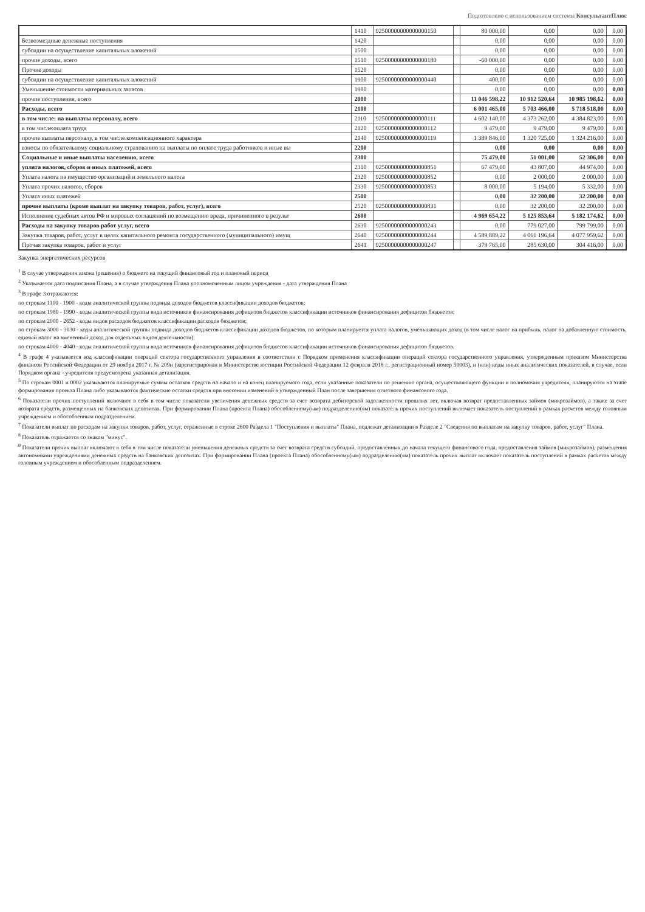Подготовлено с использованием системы КонсультантПлюс
| | 1410 | 92500000000000000150 | | 80 000,00 | 0,00 | 0,00 | 0,00 |
| Безвозмездные денежные поступления | 1420 | | | 0,00 | 0,00 | 0,00 | 0,00 |
| субсидии на осуществление капитальных вложений | 1500 | | | 0,00 | 0,00 | 0,00 | 0,00 |
| прочие доходы, всего | 1510 | 92500000000000000180 | | -60 000,00 | 0,00 | 0,00 | 0,00 |
| Прочие доходы | 1520 | | | 0,00 | 0,00 | 0,00 | 0,00 |
| субсидии на осуществление капитальных вложений | 1900 | 92500000000000000440 | | 400,00 | 0,00 | 0,00 | 0,00 |
| Уменьшение стоимости материальных запасов | 1980 | | | 0,00 | 0,00 | 0,00 | 0,00 |
| прочие поступления, всего | 2000 | | | 11 046 598,22 | 10 912 520,64 | 10 985 198,62 | 0,00 |
| Расходы, всего | 2100 | | | 6 001 465,00 | 5 703 466,00 | 5 718 518,00 | 0,00 |
| в том числе: на выплаты персоналу, всего | 2110 | 92500000000000000111 | | 4 602 140,00 | 4 373 262,00 | 4 384 823,00 | 0,00 |
| в том числе:оплата труда | 2120 | 92500000000000000112 | | 9 479,00 | 9 479,00 | 9 479,00 | 0,00 |
| прочие выплаты персоналу, в том числе компенсационного характера | 2140 | 92500000000000000119 | | 1 389 846,00 | 1 320 725,00 | 1 324 216,00 | 0,00 |
| взносы по обязательному социальному страхованию на выплаты по оплате труда работников и иные вы | 2200 | | | 0,00 | 0,00 | 0,00 | 0,00 |
| Социальные и иные выплаты населению, всего | 2300 | | | 75 479,00 | 51 001,00 | 52 306,00 | 0,00 |
| уплата налогов, сборов и иных платежей, всего | 2310 | 92500000000000000851 | | 67 479,00 | 43 807,00 | 44 974,00 | 0,00 |
| Уплата налога на имущество организаций и земельного налога | 2320 | 92500000000000000852 | | 0,00 | 2 000,00 | 2 000,00 | 0,00 |
| Уплата прочих налогов, сборов | 2330 | 92500000000000000853 | | 8 000,00 | 5 194,00 | 5 332,00 | 0,00 |
| Уплата иных платежей | 2500 | | | 0,00 | 32 200,00 | 32 200,00 | 0,00 |
| прочие выплаты (кроме выплат на закупку товаров, работ, услуг), всего | 2520 | 92500000000000000831 | | 0,00 | 32 200,00 | 32 200,00 | 0,00 |
| Исполнение судебных актов РФ и мировых соглашений по возмещению вреда, причиненного в результ | 2600 | | | 4 969 654,22 | 5 125 853,64 | 5 182 174,62 | 0,00 |
| Расходы на закупку товаров работ услуг, всего | 2630 | 92500000000000000243 | | 0,00 | 779 027,00 | 799 799,00 | 0,00 |
| Закупка товаров, работ, услуг в целях капитального ремонта государственного (муниципального) имущ | 2640 | 92500000000000000244 | | 4 589 889,22 | 4 061 196,64 | 4 077 959,62 | 0,00 |
| Прочая закупка товаров, работ и услуг | 2641 | 92500000000000000247 | | 379 765,00 | 285 630,00 | 304 416,00 | 0,00 |
Закупка энергетических ресурсов
<sup>1</sup> В случае утверждения закона (решения) о бюджете на текущий финансовый год и плановый период
<sup>2</sup> Указывается дата подписания Плана, а в случае утверждения Плана уполномоченным лицом учреждения - дата утверждения Плана
<sup>3</sup> В графе 3 отражаются:
по строкам 1100 - 1900 - коды аналитической группы подвида доходов бюджетов классификации доходов бюджетов;
по строкам 1980 - 1990 - коды аналитической группы вида источников финансирования дефицитов бюджетов классификации источников финансирования дефицитов бюджетов;
по строкам 2000 - 2652 - коды видов расходов бюджетов классификации расходов бюджетов;
по строкам 3000 - 3030 - коды аналитической группы подвида доходов бюджетов классификации доходов бюджетов, по которым планируется уплата налогов, уменьшающих доход (в том числе налог на прибыль, налог на добавленную стоимость, единый налог на вмененный доход для отдельных видов деятельности);
по строкам 4000 - 4040 - коды аналитической группы вида источников финансирования дефицитов бюджетов классификации источников финансирования дефицитов бюджетов.
<sup>4</sup> В графе 4 указывается код классификации операций сектора государственного управления в соответствии с Порядком применения классификации операций сектора государственного управления, утвержденным приказом Министерства финансов Российской Федерации от 29 ноября 2017 г. № 209н (зарегистрирован в Министерстве юстиции Российской Федерации 12 февраля 2018 г., регистрационный номер 50003), и (или) коды иных аналитических показателей, в случае, если Порядком органа - учредителя предусмотрена указанная детализация.
<sup>5</sup> По строкам 0001 и 0002 указываются планируемые суммы остатков средств на начало и на конец планируемого года, если указанные показатели по решению органа, осуществляющего функции и полномочия учредителя, планируются на этапе формирования проекта Плана либо указываются фактические остатки средств при внесении изменений в утвержденный План после завершения отчетного финансового года.
<sup>6</sup> Показатели прочих поступлений включают в себя в том числе показатели увеличения денежных средств за счет возврата дебиторской задолженности прошлых лет, включая возврат предоставленных займов (микрозаймов), а также за счет возврата средств, размещенных на банковских депозитах. При формировании Плана (проекта Плана) обособленному(ым) подразделению(ям) показатель прочих поступлений включает показатель поступлений в рамках расчетов между головным учреждением и обособленным подразделением.
<sup>7</sup> Показатели выплат по расходам на закупки товаров, работ, услуг, отраженные в строке 2600 Раздела 1 "Поступления и выплаты" Плана, подлежат детализации в Разделе 2 "Сведения по выплатам на закупку товаров, работ, услуг" Плана.
<sup>8</sup> Показатель отражается со знаком "минус".
<sup>9</sup> Показатели прочих выплат включают в себя в том числе показатели уменьшения денежных средств за счет возврата средств субсидий, предоставленных до начала текущего финансового года, предоставления займов (микрозаймов), размещения автономными учреждениями денежных средств на банковских депозитах. При формировании Плана (проекта Плана) обособленному(ым) подразделению(ям) показатель прочих выплат включает показатель поступлений в рамках расчетов между головным учреждением и обособленным подразделением.